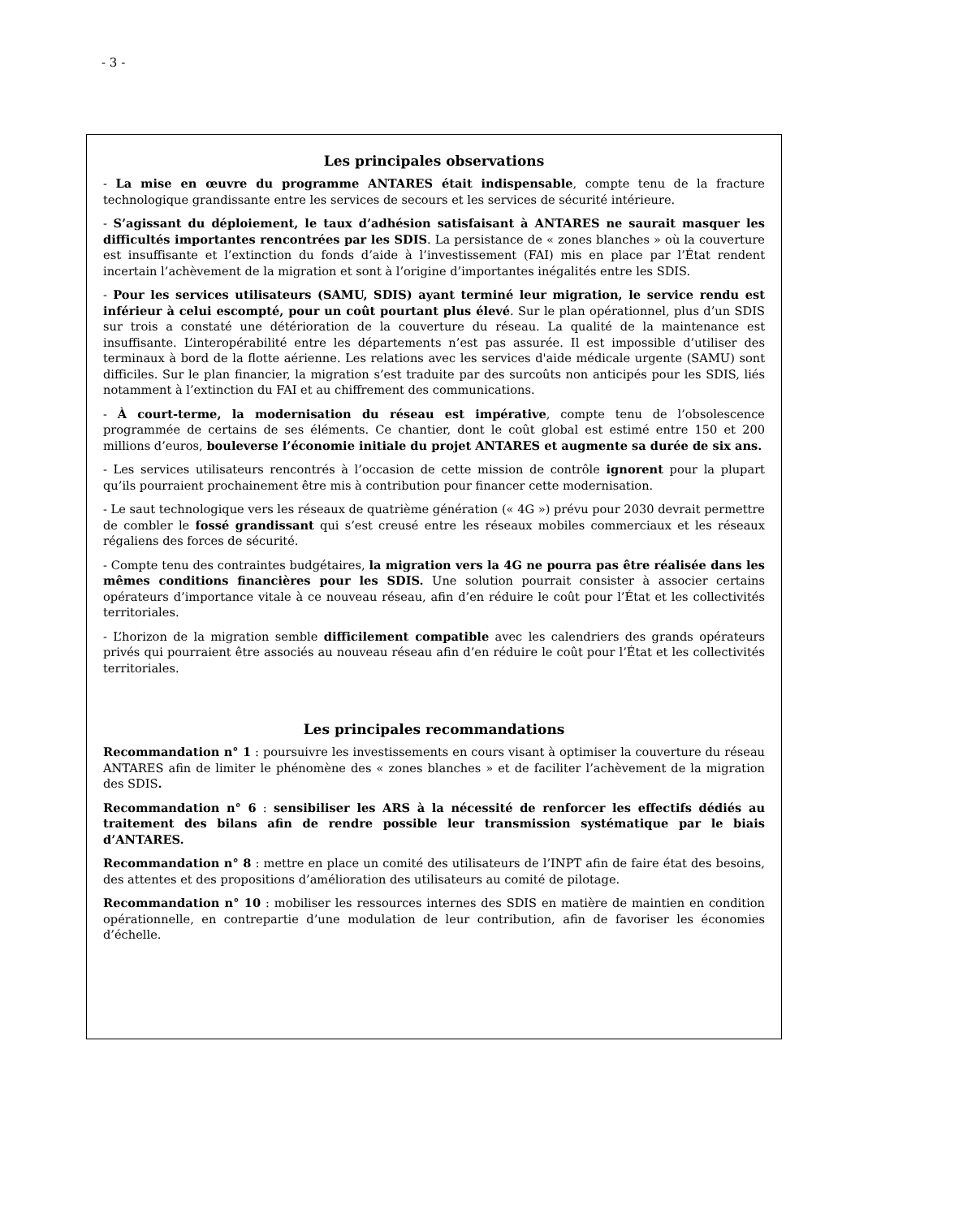- 3 -
Les principales observations
- La mise en œuvre du programme ANTARES était indispensable, compte tenu de la fracture technologique grandissante entre les services de secours et les services de sécurité intérieure.
- S’agissant du déploiement, le taux d’adhésion satisfaisant à ANTARES ne saurait masquer les difficultés importantes rencontrées par les SDIS. La persistance de « zones blanches » où la couverture est insuffisante et l’extinction du fonds d’aide à l’investissement (FAI) mis en place par l’État rendent incertain l’achèvement de la migration et sont à l’origine d’importantes inégalités entre les SDIS.
- Pour les services utilisateurs (SAMU, SDIS) ayant terminé leur migration, le service rendu est inférieur à celui escompté, pour un coût pourtant plus élevé. Sur le plan opérationnel, plus d’un SDIS sur trois a constaté une détérioration de la couverture du réseau. La qualité de la maintenance est insuffisante. L’interopérabilité entre les départements n’est pas assurée. Il est impossible d’utiliser des terminaux à bord de la flotte aérienne. Les relations avec les services d'aide médicale urgente (SAMU) sont difficiles. Sur le plan financier, la migration s’est traduite par des surcoûts non anticipés pour les SDIS, liés notamment à l’extinction du FAI et au chiffrement des communications.
- À court-terme, la modernisation du réseau est impérative, compte tenu de l’obsolescence programmée de certains de ses éléments. Ce chantier, dont le coût global est estimé entre 150 et 200 millions d’euros, bouleverse l’économie initiale du projet ANTARES et augmente sa durée de six ans.
- Les services utilisateurs rencontrés à l’occasion de cette mission de contrôle ignorent pour la plupart qu’ils pourraient prochainement être mis à contribution pour financer cette modernisation.
- Le saut technologique vers les réseaux de quatrième génération (« 4G ») prévu pour 2030 devrait permettre de combler le fossé grandissant qui s’est creusé entre les réseaux mobiles commerciaux et les réseaux régaliens des forces de sécurité.
- Compte tenu des contraintes budgétaires, la migration vers la 4G ne pourra pas être réalisée dans les mêmes conditions financières pour les SDIS. Une solution pourrait consister à associer certains opérateurs d’importance vitale à ce nouveau réseau, afin d’en réduire le coût pour l’État et les collectivités territoriales.
- L’horizon de la migration semble difficilement compatible avec les calendriers des grands opérateurs privés qui pourraient être associés au nouveau réseau afin d’en réduire le coût pour l’État et les collectivités territoriales.
Les principales recommandations
Recommandation n° 1 : poursuivre les investissements en cours visant à optimiser la couverture du réseau ANTARES afin de limiter le phénomène des « zones blanches » et de faciliter l’achèvement de la migration des SDIS.
Recommandation n° 6 : sensibiliser les ARS à la nécessité de renforcer les effectifs dédiés au traitement des bilans afin de rendre possible leur transmission systématique par le biais d’ANTARES.
Recommandation n° 8 : mettre en place un comité des utilisateurs de l’INPT afin de faire état des besoins, des attentes et des propositions d’amélioration des utilisateurs au comité de pilotage.
Recommandation n° 10 : mobiliser les ressources internes des SDIS en matière de maintien en condition opérationnelle, en contrepartie d’une modulation de leur contribution, afin de favoriser les économies d’échelle.